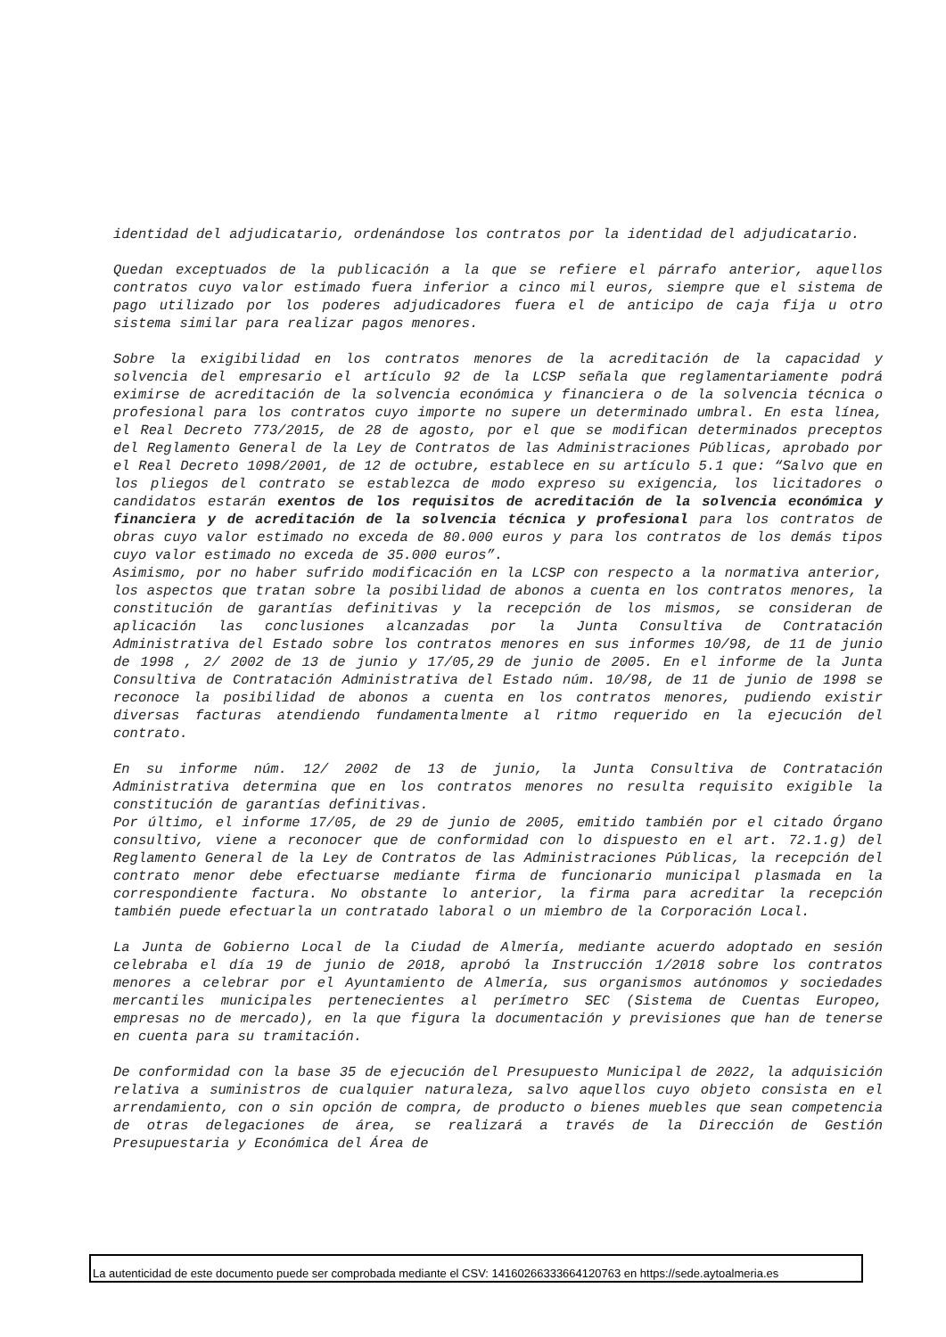identidad del adjudicatario, ordenándose los contratos por la identidad del adjudicatario.
Quedan exceptuados de la publicación a la que se refiere el párrafo anterior, aquellos contratos cuyo valor estimado fuera inferior a cinco mil euros, siempre que el sistema de pago utilizado por los poderes adjudicadores fuera el de anticipo de caja fija u otro sistema similar para realizar pagos menores.
Sobre la exigibilidad en los contratos menores de la acreditación de la capacidad y solvencia del empresario el artículo 92 de la LCSP señala que reglamentariamente podrá eximirse de acreditación de la solvencia económica y financiera o de la solvencia técnica o profesional para los contratos cuyo importe no supere un determinado umbral. En esta línea, el Real Decreto 773/2015, de 28 de agosto, por el que se modifican determinados preceptos del Reglamento General de la Ley de Contratos de las Administraciones Públicas, aprobado por el Real Decreto 1098/2001, de 12 de octubre, establece en su artículo 5.1 que: “Salvo que en los pliegos del contrato se establezca de modo expreso su exigencia, los licitadores o candidatos estarán exentos de los requisitos de acreditación de la solvencia económica y financiera y de acreditación de la solvencia técnica y profesional para los contratos de obras cuyo valor estimado no exceda de 80.000 euros y para los contratos de los demás tipos cuyo valor estimado no exceda de 35.000 euros”.
Asimismo, por no haber sufrido modificación en la LCSP con respecto a la normativa anterior, los aspectos que tratan sobre la posibilidad de abonos a cuenta en los contratos menores, la constitución de garantías definitivas y la recepción de los mismos, se consideran de aplicación las conclusiones alcanzadas por la Junta Consultiva de Contratación Administrativa del Estado sobre los contratos menores en sus informes 10/98, de 11 de junio de 1998 , 2/ 2002 de 13 de junio y 17/05,29 de junio de 2005. En el informe de la Junta Consultiva de Contratación Administrativa del Estado núm. 10/98, de 11 de junio de 1998 se reconoce la posibilidad de abonos a cuenta en los contratos menores, pudiendo existir diversas facturas atendiendo fundamentalmente al ritmo requerido en la ejecución del contrato.
En su informe núm. 12/ 2002 de 13 de junio, la Junta Consultiva de Contratación Administrativa determina que en los contratos menores no resulta requisito exigible la constitución de garantías definitivas.
Por último, el informe 17/05, de 29 de junio de 2005, emitido también por el citado Órgano consultivo, viene a reconocer que de conformidad con lo dispuesto en el art. 72.1.g) del Reglamento General de la Ley de Contratos de las Administraciones Públicas, la recepción del contrato menor debe efectuarse mediante firma de funcionario municipal plasmada en la correspondiente factura. No obstante lo anterior, la firma para acreditar la recepción también puede efectuarla un contratado laboral o un miembro de la Corporación Local.
La Junta de Gobierno Local de la Ciudad de Almería, mediante acuerdo adoptado en sesión celebraba el día 19 de junio de 2018, aprobó la Instrucción 1/2018 sobre los contratos menores a celebrar por el Ayuntamiento de Almería, sus organismos autónomos y sociedades mercantiles municipales pertenecientes al perímetro SEC (Sistema de Cuentas Europeo, empresas no de mercado), en la que figura la documentación y previsiones que han de tenerse en cuenta para su tramitación.
De conformidad con la base 35 de ejecución del Presupuesto Municipal de 2022, la adquisición relativa a suministros de cualquier naturaleza, salvo aquellos cuyo objeto consista en el arrendamiento, con o sin opción de compra, de producto o bienes muebles que sean competencia de otras delegaciones de área, se realizará a través de la Dirección de Gestión Presupuestaria y Económica del Área de
La autenticidad de este documento puede ser comprobada mediante el CSV: 14160266333664120763 en https://sede.aytoalmeria.es